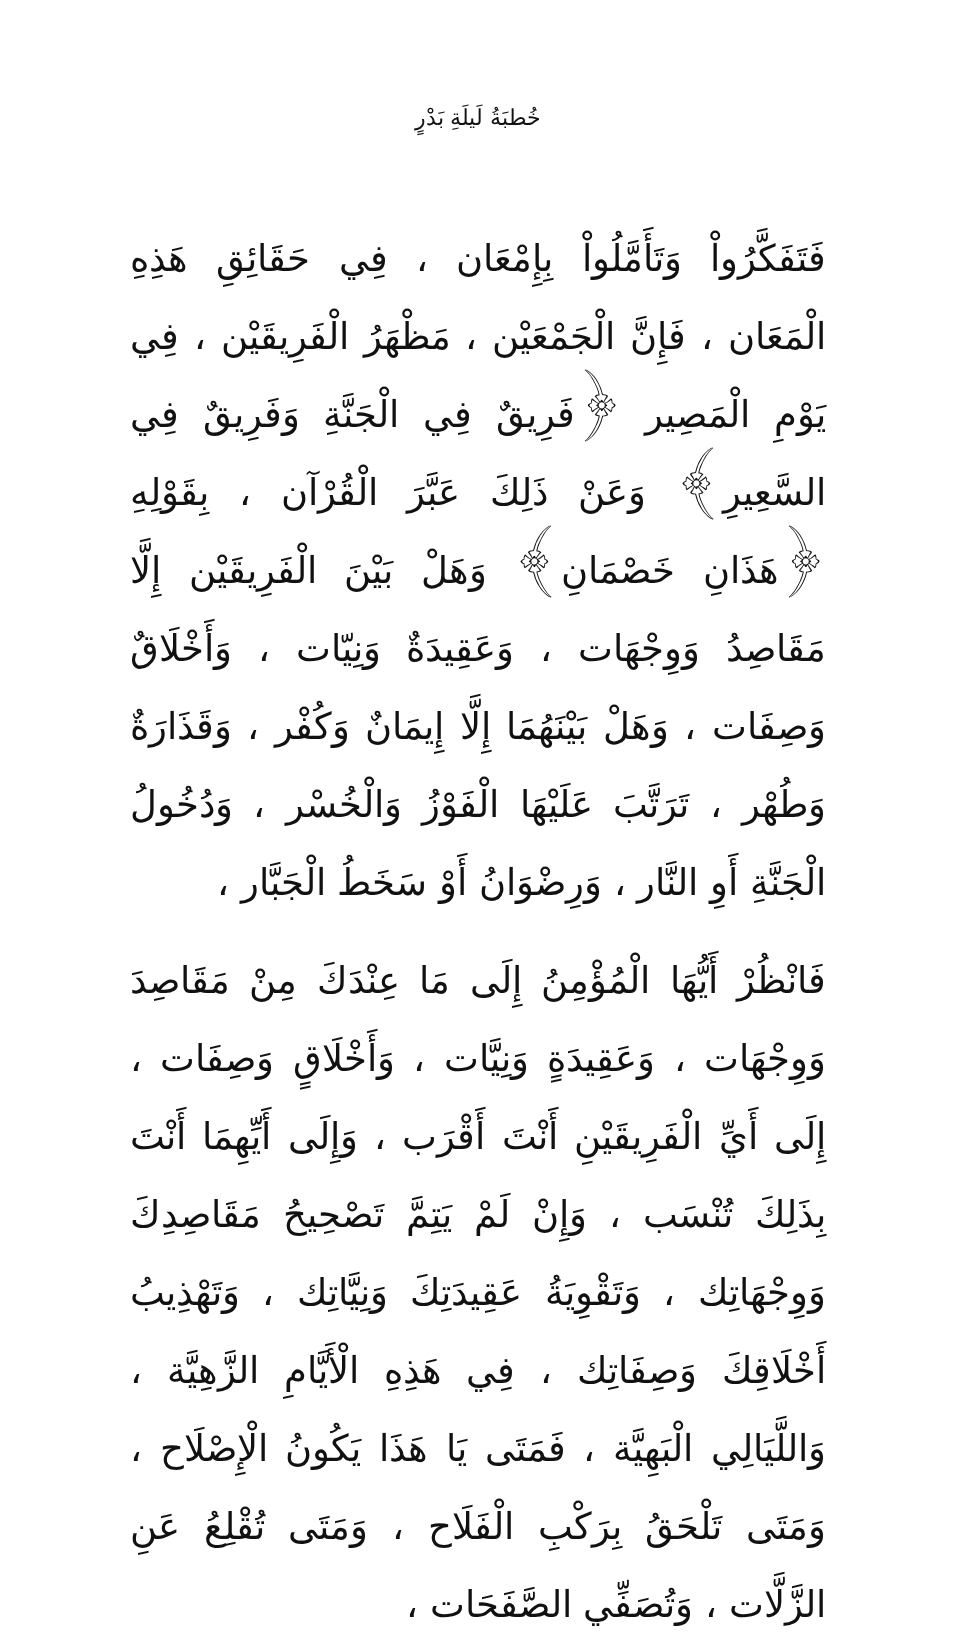خُطبَةُ لَيلَةِ بَدْرٍ
فَتَفَكَّرُواْ وَتَأَمَّلُواْ بِإِمْعَان ، فِي حَقَائِقِ هَذِهِ الْمَعَان ، فَإِنَّ الْجَمْعَيْن ، مَظْهَرُ الْفَرِيقَيْن ، فِي يَوْمِ الْمَصِير ﴿فَرِيقٌ فِي الْجَنَّةِ وَفَرِيقٌ فِي السَّعِيرِ﴾ وَعَنْ ذَلِكَ عَبَّرَ الْقُرْآن ، بِقَوْلِهِ ﴿هَذَانِ خَصْمَانِ﴾ وَهَلْ بَيْنَ الْفَرِيقَيْن إِلَّا مَقَاصِدُ وَوِجْهَات ، وَعَقِيدَةٌ وَنِيّات ، وَأَخْلَاقٌ وَصِفَات ، وَهَلْ بَيْنَهُمَا إِلَّا إِيمَانٌ وَكُفْر ، وَقَذَارَةٌ وَطُهْر ، تَرَتَّبَ عَلَيْهَا الْفَوْزُ وَالْخُسْر ، وَدُخُولُ الْجَنَّةِ أَوِ النَّار ، وَرِضْوَانُ أَوْ سَخَطُ الْجَبَّار ،
فَانْظُرْ أَيُّهَا الْمُؤْمِنُ إِلَى مَا عِنْدَكَ مِنْ مَقَاصِدَ وَوِجْهَات ، وَعَقِيدَةٍ وَنِيَّات ، وَأَخْلَاقٍ وَصِفَات ، إِلَى أَيِّ الْفَرِيقَيْنِ أَنْتَ أَقْرَب ، وَإِلَى أَيِّهِمَا أَنْتَ بِذَلِكَ تُنْسَب ، وَإِنْ لَمْ يَتِمَّ تَصْحِيحُ مَقَاصِدِكَ وَوِجْهَاتِك ، وَتَقْوِيَةُ عَقِيدَتِكَ وَنِيَّاتِك ، وَتَهْذِيبُ أَخْلَاقِكَ وَصِفَاتِك ، فِي هَذِهِ الْأَيَّامِ الزَّهِيَّة ، وَاللَّيَالِي الْبَهِيَّة ، فَمَتَى يَا هَذَا يَكُونُ الْإِصْلَاح ، وَمَتَى تَلْحَقُ بِرَكْبِ الْفَلَاح ، وَمَتَى تُقْلِعُ عَنِ الزَّلَّات ، وَتُصَفِّي الصَّفَحَات ،